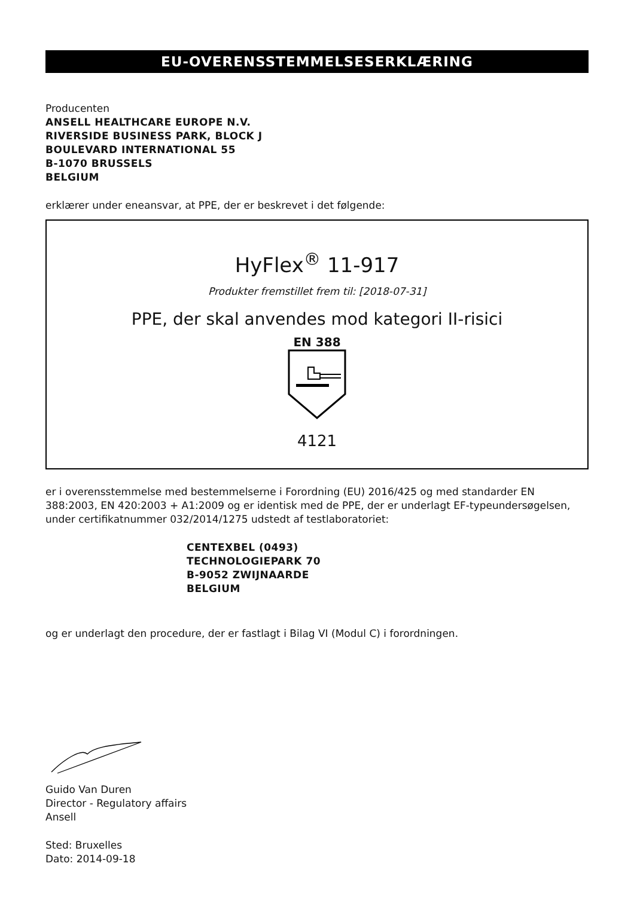EU-OVERENSSTEMMELSESERKLÆRING
Producenten
ANSELL HEALTHCARE EUROPE N.V.
RIVERSIDE BUSINESS PARK, BLOCK J
BOULEVARD INTERNATIONAL 55
B-1070 BRUSSELS
BELGIUM
erklærer under eneansvar, at PPE, der er beskrevet i det følgende:
HyFlex<sup>®</sup> 11-917
Produkter fremstillet frem til: [2018-07-31]
PPE, der skal anvendes mod kategori II-risici
EN 388
4121
er i overensstemmelse med bestemmelserne i Forordning (EU) 2016/425 og med standarder EN 388:2003, EN 420:2003 + A1:2009 og er identisk med de PPE, der er underlagt EF-typeundersøgelsen, under certifikatnummer 032/2014/1275 udstedt af testlaboratoriet:
CENTEXBEL (0493)
TECHNOLOGIEPARK 70
B-9052 ZWIJNAARDE
BELGIUM
og er underlagt den procedure, der er fastlagt i Bilag VI (Modul C) i forordningen.
Guido Van Duren
Director - Regulatory affairs
Ansell
Sted: Bruxelles
Dato: 2014-09-18